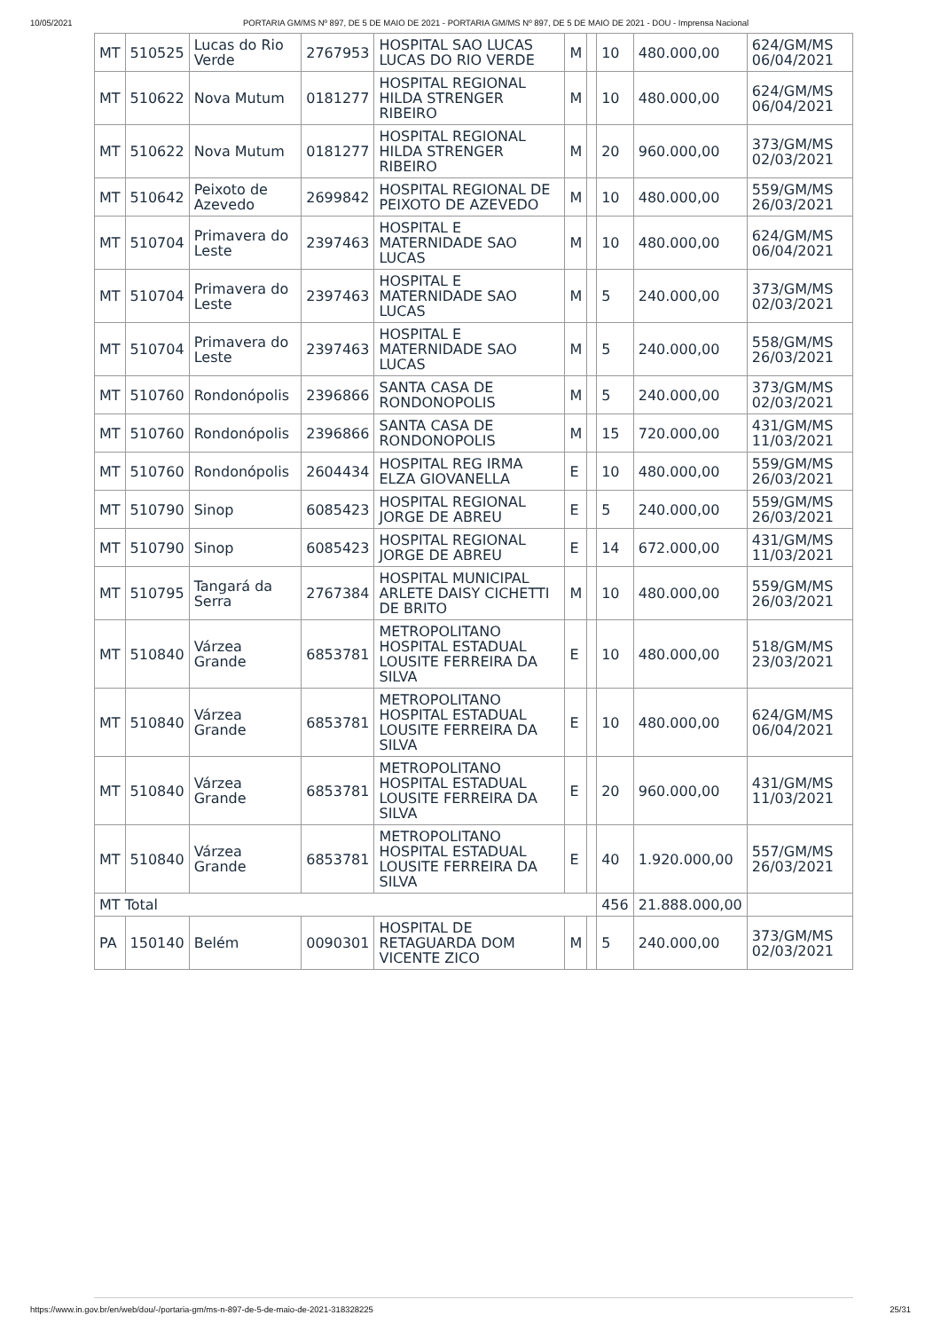10/05/2021 PORTARIA GM/MS Nº 897, DE 5 DE MAIO DE 2021 - PORTARIA GM/MS Nº 897, DE 5 DE MAIO DE 2021 - DOU - Imprensa Nacional
| MT | 510525 | Lucas do Rio Verde | 2767953 | HOSPITAL SAO LUCAS LUCAS DO RIO VERDE | M | | 10 | 480.000,00 | 624/GM/MS 06/04/2021 |
| MT | 510622 | Nova Mutum | 0181277 | HOSPITAL REGIONAL HILDA STRENGER RIBEIRO | M | | 10 | 480.000,00 | 624/GM/MS 06/04/2021 |
| MT | 510622 | Nova Mutum | 0181277 | HOSPITAL REGIONAL HILDA STRENGER RIBEIRO | M | | 20 | 960.000,00 | 373/GM/MS 02/03/2021 |
| MT | 510642 | Peixoto de Azevedo | 2699842 | HOSPITAL REGIONAL DE PEIXOTO DE AZEVEDO | M | | 10 | 480.000,00 | 559/GM/MS 26/03/2021 |
| MT | 510704 | Primavera do Leste | 2397463 | HOSPITAL E MATERNIDADE SAO LUCAS | M | | 10 | 480.000,00 | 624/GM/MS 06/04/2021 |
| MT | 510704 | Primavera do Leste | 2397463 | HOSPITAL E MATERNIDADE SAO LUCAS | M | | 5 | 240.000,00 | 373/GM/MS 02/03/2021 |
| MT | 510704 | Primavera do Leste | 2397463 | HOSPITAL E MATERNIDADE SAO LUCAS | M | | 5 | 240.000,00 | 558/GM/MS 26/03/2021 |
| MT | 510760 | Rondonópolis | 2396866 | SANTA CASA DE RONDONOPOLIS | M | | 5 | 240.000,00 | 373/GM/MS 02/03/2021 |
| MT | 510760 | Rondonópolis | 2396866 | SANTA CASA DE RONDONOPOLIS | M | | 15 | 720.000,00 | 431/GM/MS 11/03/2021 |
| MT | 510760 | Rondonópolis | 2604434 | HOSPITAL REG IRMA ELZA GIOVANELLA | E | | 10 | 480.000,00 | 559/GM/MS 26/03/2021 |
| MT | 510790 | Sinop | 6085423 | HOSPITAL REGIONAL JORGE DE ABREU | E | | 5 | 240.000,00 | 559/GM/MS 26/03/2021 |
| MT | 510790 | Sinop | 6085423 | HOSPITAL REGIONAL JORGE DE ABREU | E | | 14 | 672.000,00 | 431/GM/MS 11/03/2021 |
| MT | 510795 | Tangará da Serra | 2767384 | HOSPITAL MUNICIPAL ARLETE DAISY CICHETTI DE BRITO | M | | 10 | 480.000,00 | 559/GM/MS 26/03/2021 |
| MT | 510840 | Várzea Grande | 6853781 | METROPOLITANO HOSPITAL ESTADUAL LOUSITE FERREIRA DA SILVA | E | | 10 | 480.000,00 | 518/GM/MS 23/03/2021 |
| MT | 510840 | Várzea Grande | 6853781 | METROPOLITANO HOSPITAL ESTADUAL LOUSITE FERREIRA DA SILVA | E | | 10 | 480.000,00 | 624/GM/MS 06/04/2021 |
| MT | 510840 | Várzea Grande | 6853781 | METROPOLITANO HOSPITAL ESTADUAL LOUSITE FERREIRA DA SILVA | E | | 20 | 960.000,00 | 431/GM/MS 11/03/2021 |
| MT | 510840 | Várzea Grande | 6853781 | METROPOLITANO HOSPITAL ESTADUAL LOUSITE FERREIRA DA SILVA | E | | 40 | 1.920.000,00 | 557/GM/MS 26/03/2021 |
| MT Total | | | | | | | 456 | 21.888.000,00 | |
| PA | 150140 | Belém | 0090301 | HOSPITAL DE RETAGUARDA DOM VICENTE ZICO | M | | 5 | 240.000,00 | 373/GM/MS 02/03/2021 |
https://www.in.gov.br/en/web/dou/-/portaria-gm/ms-n-897-de-5-de-maio-de-2021-318328225 25/31